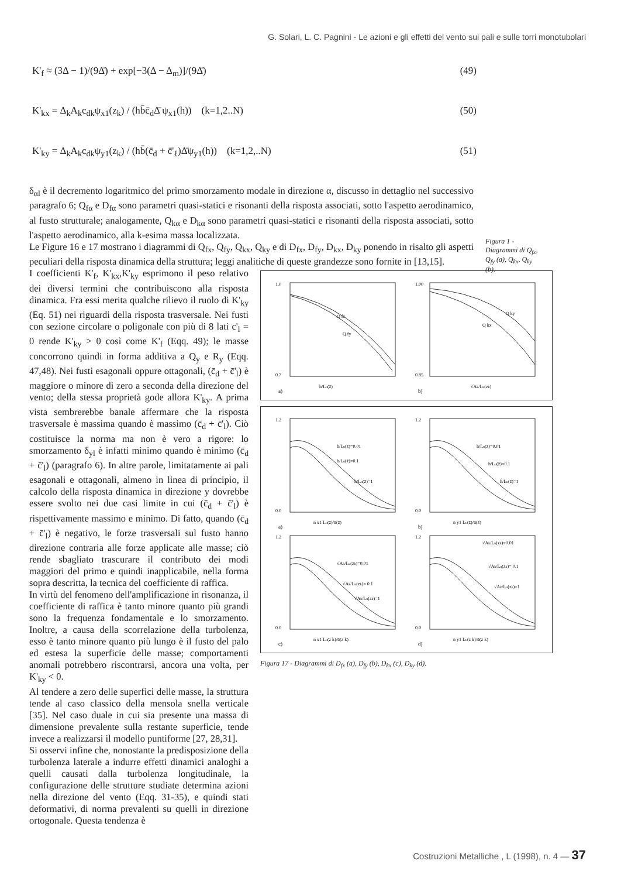G. Solari, L. C. Pagnini - Le azioni e gli effetti del vento sui pali e sulle torri monotubolari
K'<sub>f</sub> ≈ (3Δ − 1)/(9Δ̄) + exp[−3(Δ − Δ<sub>m</sub>)]/(9Δ̄) (49)
K'<sub>kx</sub> = Δ<sub>k</sub>A<sub>k</sub>c<sub>dk</sub>ψ<sub>x1</sub>(z<sub>k</sub>) / (hb̄c̄<sub>d</sub>Δ̄ ψ<sub>x1</sub>(h)) (k=1,2..N) (50)
K'<sub>ky</sub> = Δ<sub>k</sub>A<sub>k</sub>c<sub>dk</sub>ψ<sub>y1</sub>(z<sub>k</sub>) / (hb̄(c̄<sub>d</sub> + c̄'<sub>ℓ</sub>)Δ̄ψ<sub>y1</sub>(h)) (k=1,2,..N) (51)
δ<sub>αl</sub> è il decremento logaritmico del primo smorzamento modale in direzione α, discusso in dettaglio nel successivo paragrafo 6; Q<sub>fα</sub> e D<sub>fα</sub> sono parametri quasi-statici e risonanti della risposta associati, sotto l'aspetto aerodinamico, al fusto strutturale; analogamente, Q<sub>kα</sub> e D<sub>kα</sub> sono parametri quasi-statici e risonanti della risposta associati, sotto l'aspetto aerodinamico, alla k-esima massa localizzata.
Le Figure 16 e 17 mostrano i diagrammi di Q<sub>fx</sub>, Q<sub>fy</sub>, Q<sub>kx</sub>, Q<sub>ky</sub> e di D<sub>fx</sub>, D<sub>fy</sub>, D<sub>kx</sub>, D<sub>ky</sub> ponendo in risalto gli aspetti peculiari della risposta dinamica della struttura; leggi analitiche di queste grandezze sono fornite in [13,15].
Figura 1 - Diagrammi di Q<sub>fx</sub>, Q<sub>fy</sub> (a), Q<sub>kx</sub>, Q<sub>ky</sub> (b).
I coefficienti K'<sub>f</sub>, K'<sub>kx</sub>,K'<sub>ky</sub> esprimono il peso relativo dei diversi termini che contribuiscono alla risposta dinamica. Fra essi merita qualche rilievo il ruolo di K'<sub>ky</sub> (Eq. 51) nei riguardi della risposta trasversale. Nei fusti con sezione circolare o poligonale con più di 8 lati c'<sub>l</sub> = 0 rende K'<sub>ky</sub> > 0 così come K'<sub>f</sub> (Eqq. 49); le masse concorrono quindi in forma additiva a Q<sub>y</sub> e R<sub>y</sub> (Eqq. 47,48). Nei fusti esagonali oppure ottagonali, (c̄<sub>d</sub> + c̄'<sub>l</sub>) è maggiore o minore di zero a seconda della direzione del vento; della stessa proprietà gode allora K'<sub>ky</sub>. A prima vista sembrerebbe banale affermare che la risposta trasversale è massima quando è massimo (c̄<sub>d</sub> + c̄'<sub>l</sub>). Ciò costituisce la norma ma non è vero a rigore: lo smorzamento δ<sub>yl</sub> è infatti minimo quando è minimo (c̄<sub>d</sub> + c̄'<sub>l</sub>) (paragrafo 6). In altre parole, limitatamente ai pali esagonali e ottagonali, almeno in linea di principio, il calcolo della risposta dinamica in direzione y dovrebbe essere svolto nei due casi limite in cui (c̄<sub>d</sub> + c̄'<sub>l</sub>) è rispettivamente massimo e minimo. Di fatto, quando (c̄<sub>d</sub> + c̄'<sub>l</sub>) è negativo, le forze trasversali sul fusto hanno direzione contraria alle forze applicate alle masse; ciò rende sbagliato trascurare il contributo dei modi maggiori del primo e quindi inapplicabile, nella forma sopra descritta, la tecnica del coefficiente di raffica.
In virtù del fenomeno dell'amplificazione in risonanza, il coefficiente di raffica è tanto minore quanto più grandi sono la frequenza fondamentale e lo smorzamento. Inoltre, a causa della scorrelazione della turbolenza, esso è tanto minore quanto più lungo è il fusto del palo ed estesa la superficie delle masse; comportamenti anomali potrebbero riscontrarsi, ancora una volta, per K'<sub>ky</sub> < 0.
Al tendere a zero delle superfici delle masse, la struttura tende al caso classico della mensola snella verticale [35]. Nel caso duale in cui sia presente una massa di dimensione prevalente sulla restante superficie, tende invece a realizzarsi il modello puntiforme [27, 28,31].
Si osservi infine che, nonostante la predisposizione della turbolenza laterale a indurre effetti dinamici analoghi a quelli causati dalla turbolenza longitudinale, la configurazione delle strutture studiate determina azioni nella direzione del vento (Eqq. 31-35), e quindi stati deformativi, di norma prevalenti su quelli in direzione ortogonale. Questa tendenza è
1.0
0.7
h/Lu(z̄)
Q fx
Q fy
a)
1.00
0.85
√Ak/Lu(zk)
Q ky
Q kx
b)
1.2
0.0
h/Lu(z̄)=0.01
h/Lu(z̄)=0.1
h/Lu(z̄)=1
n x1 Lu(z̄)/ū(z̄)
a)
1.2
0.0
h/Lu(z̄)=0.01
h/Lu(z̄)=0.1
h/Lu(z̄)=1
n y1 Lu(z̄)/ū(z̄)
b)
1.2
0.0
√Ak/Lu(zk)=0.01
√Ak/Lu(zk)= 0.1
√Ak/Lu(zk)=1
n x1 Lu(z k)/ū(z k)
c)
1.2
0.0
√Ak/Lu(zk)=0.01
√Ak/Lu(zk)= 0.1
√Ak/Lu(zk)=1
n y1 Lu(z k)/ū(z k)
d)
Figura 17 - Diagrammi di D<sub>fx</sub> (a), D<sub>fy</sub> (b), D<sub>kx</sub> (c), D<sub>ky</sub> (d).
Costruzioni Metalliche , L (1998), n. 4 — 37